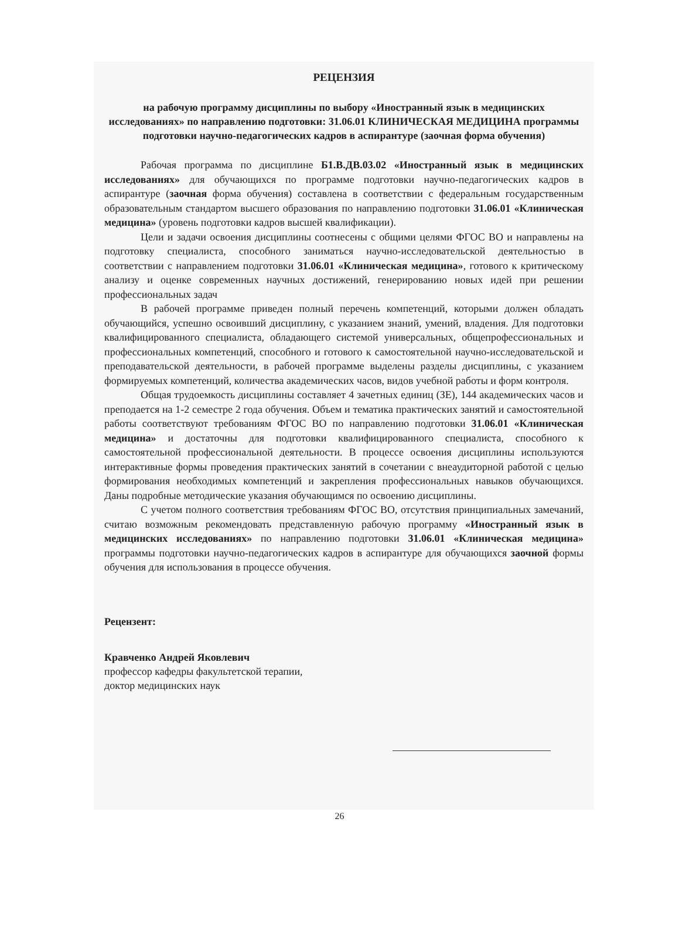РЕЦЕНЗИЯ
на рабочую программу дисциплины по выбору «Иностранный язык в медицинских исследованиях» по направлению подготовки: 31.06.01 КЛИНИЧЕСКАЯ МЕДИЦИНА программы подготовки научно-педагогических кадров в аспирантуре (заочная форма обучения)
Рабочая программа по дисциплине Б1.В.ДВ.03.02 «Иностранный язык в медицинских исследованиях» для обучающихся по программе подготовки научно-педагогических кадров в аспирантуре (заочная форма обучения) составлена в соответствии с федеральным государственным образовательным стандартом высшего образования по направлению подготовки 31.06.01 «Клиническая медицина» (уровень подготовки кадров высшей квалификации).
Цели и задачи освоения дисциплины соотнесены с общими целями ФГОС ВО и направлены на подготовку специалиста, способного заниматься научно-исследовательской деятельностью в соответствии с направлением подготовки 31.06.01 «Клиническая медицина», готового к критическому анализу и оценке современных научных достижений, генерированию новых идей при решении профессиональных задач
В рабочей программе приведен полный перечень компетенций, которыми должен обладать обучающийся, успешно освоивший дисциплину, с указанием знаний, умений, владения. Для подготовки квалифицированного специалиста, обладающего системой универсальных, общепрофессиональных и профессиональных компетенций, способного и готового к самостоятельной научно-исследовательской и преподавательской деятельности, в рабочей программе выделены разделы дисциплины, с указанием формируемых компетенций, количества академических часов, видов учебной работы и форм контроля.
Общая трудоемкость дисциплины составляет 4 зачетных единиц (ЗЕ), 144 академических часов и преподается на 1-2 семестре 2 года обучения. Объем и тематика практических занятий и самостоятельной работы соответствуют требованиям ФГОС ВО по направлению подготовки 31.06.01 «Клиническая медицина» и достаточны для подготовки квалифицированного специалиста, способного к самостоятельной профессиональной деятельности. В процессе освоения дисциплины используются интерактивные формы проведения практических занятий в сочетании с внеаудиторной работой с целью формирования необходимых компетенций и закрепления профессиональных навыков обучающихся. Даны подробные методические указания обучающимся по освоению дисциплины.
С учетом полного соответствия требованиям ФГОС ВО, отсутствия принципиальных замечаний, считаю возможным рекомендовать представленную рабочую программу «Иностранный язык в медицинских исследованиях» по направлению подготовки 31.06.01 «Клиническая медицина» программы подготовки научно-педагогических кадров в аспирантуре для обучающихся заочной формы обучения для использования в процессе обучения.
Рецензент:
Кравченко Андрей Яковлевич
профессор кафедры факультетской терапии,
доктор медицинских наук
26